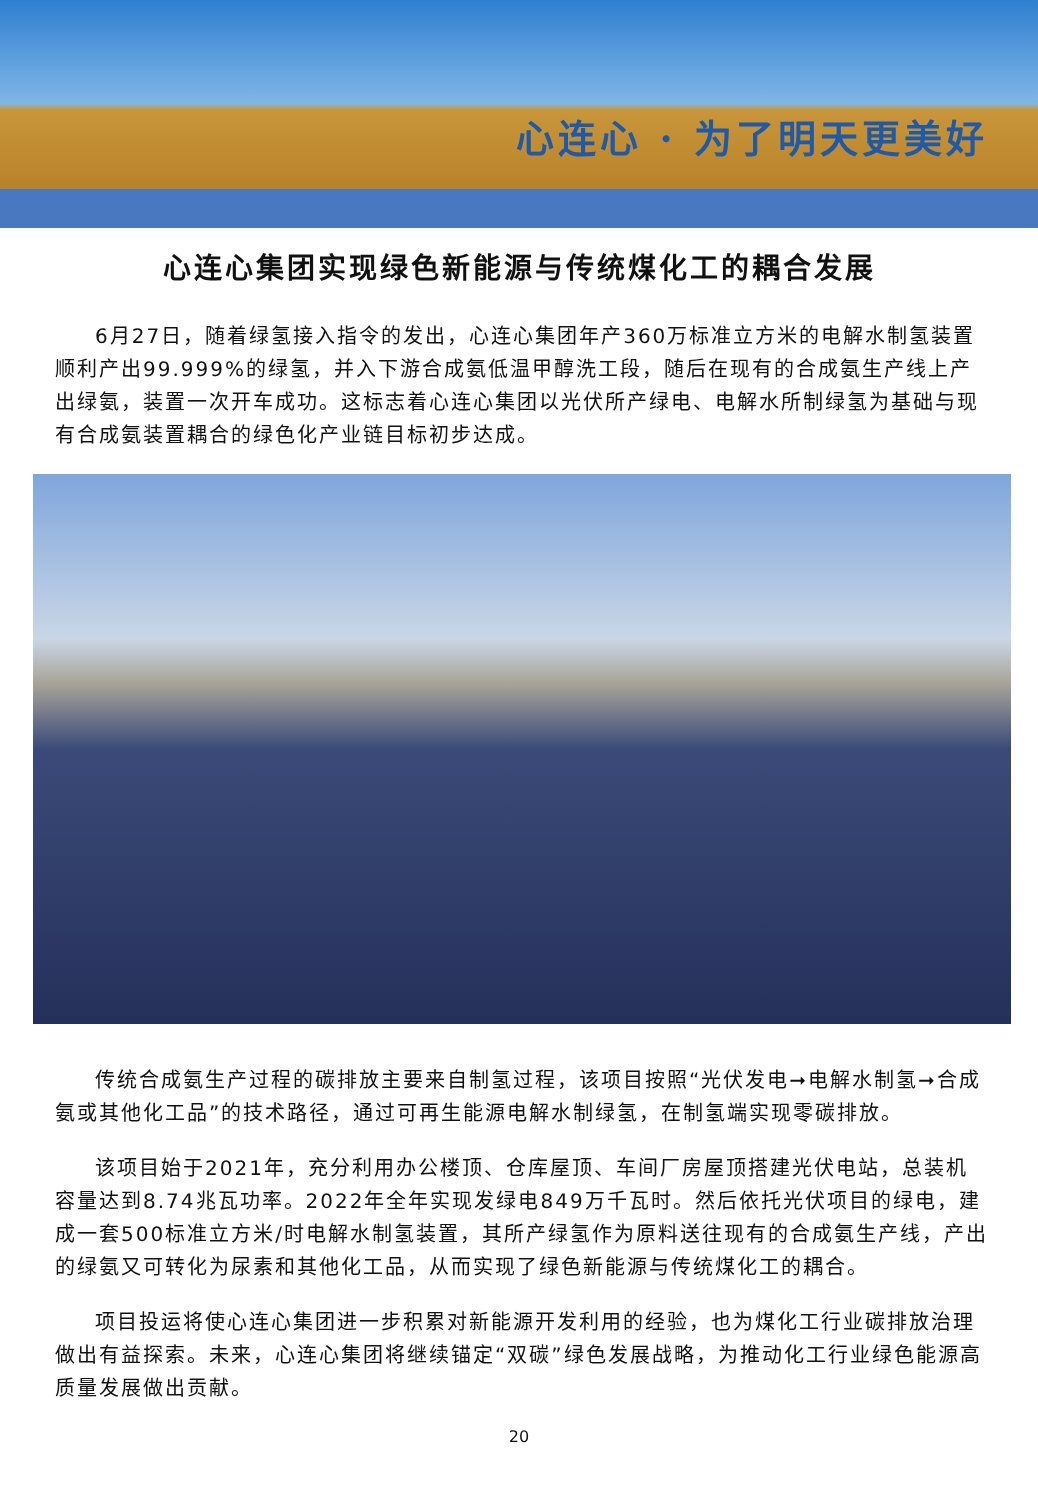心连心 · 为了明天更美好
心连心集团实现绿色新能源与传统煤化工的耦合发展
6月27日，随着绿氢接入指令的发出，心连心集团年产360万标准立方米的电解水制氢装置顺利产出99.999%的绿氢，并入下游合成氨低温甲醇洗工段，随后在现有的合成氨生产线上产出绿氨，装置一次开车成功。这标志着心连心集团以光伏所产绿电、电解水所制绿氢为基础与现有合成氨装置耦合的绿色化产业链目标初步达成。
传统合成氨生产过程的碳排放主要来自制氢过程，该项目按照“光伏发电➞电解水制氢➞合成氨或其他化工品”的技术路径，通过可再生能源电解水制绿氢，在制氢端实现零碳排放。
该项目始于2021年，充分利用办公楼顶、仓库屋顶、车间厂房屋顶搭建光伏电站，总装机容量达到8.74兆瓦功率。2022年全年实现发绿电849万千瓦时。然后依托光伏项目的绿电，建成一套500标准立方米/时电解水制氢装置，其所产绿氢作为原料送往现有的合成氨生产线，产出的绿氨又可转化为尿素和其他化工品，从而实现了绿色新能源与传统煤化工的耦合。
项目投运将使心连心集团进一步积累对新能源开发利用的经验，也为煤化工行业碳排放治理做出有益探索。未来，心连心集团将继续锚定“双碳”绿色发展战略，为推动化工行业绿色能源高质量发展做出贡献。
20